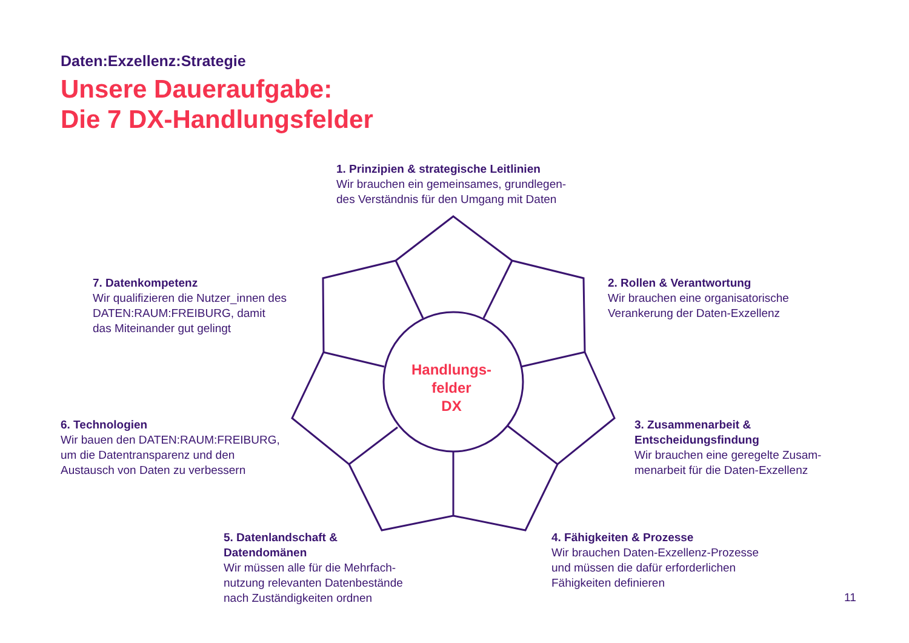Daten:Exzellenz:Strategie
Unsere Daueraufgabe:
Die 7 DX-Handlungsfelder
Handlungs-
felder
DX
1. Prinzipien & strategische Leitlinien
Wir brauchen ein gemeinsames, grundlegen-
des Verständnis für den Umgang mit Daten
2. Rollen & Verantwortung
Wir brauchen eine organisatorische
Verankerung der Daten-Exzellenz
3. Zusammenarbeit &
Entscheidungsfindung
Wir brauchen eine geregelte Zusam-
menarbeit für die Daten-Exzellenz
4. Fähigkeiten & Prozesse
Wir brauchen Daten-Exzellenz-Prozesse
und müssen die dafür erforderlichen
Fähigkeiten definieren
5. Datenlandschaft &
Datendomänen
Wir müssen alle für die Mehrfach-
nutzung relevanten Datenbestände
nach Zuständigkeiten ordnen
6. Technologien
Wir bauen den DATEN:RAUM:FREIBURG,
um die Datentransparenz und den
Austausch von Daten zu verbessern
7. Datenkompetenz
Wir qualifizieren die Nutzer_innen des
DATEN:RAUM:FREIBURG, damit
das Miteinander gut gelingt
11